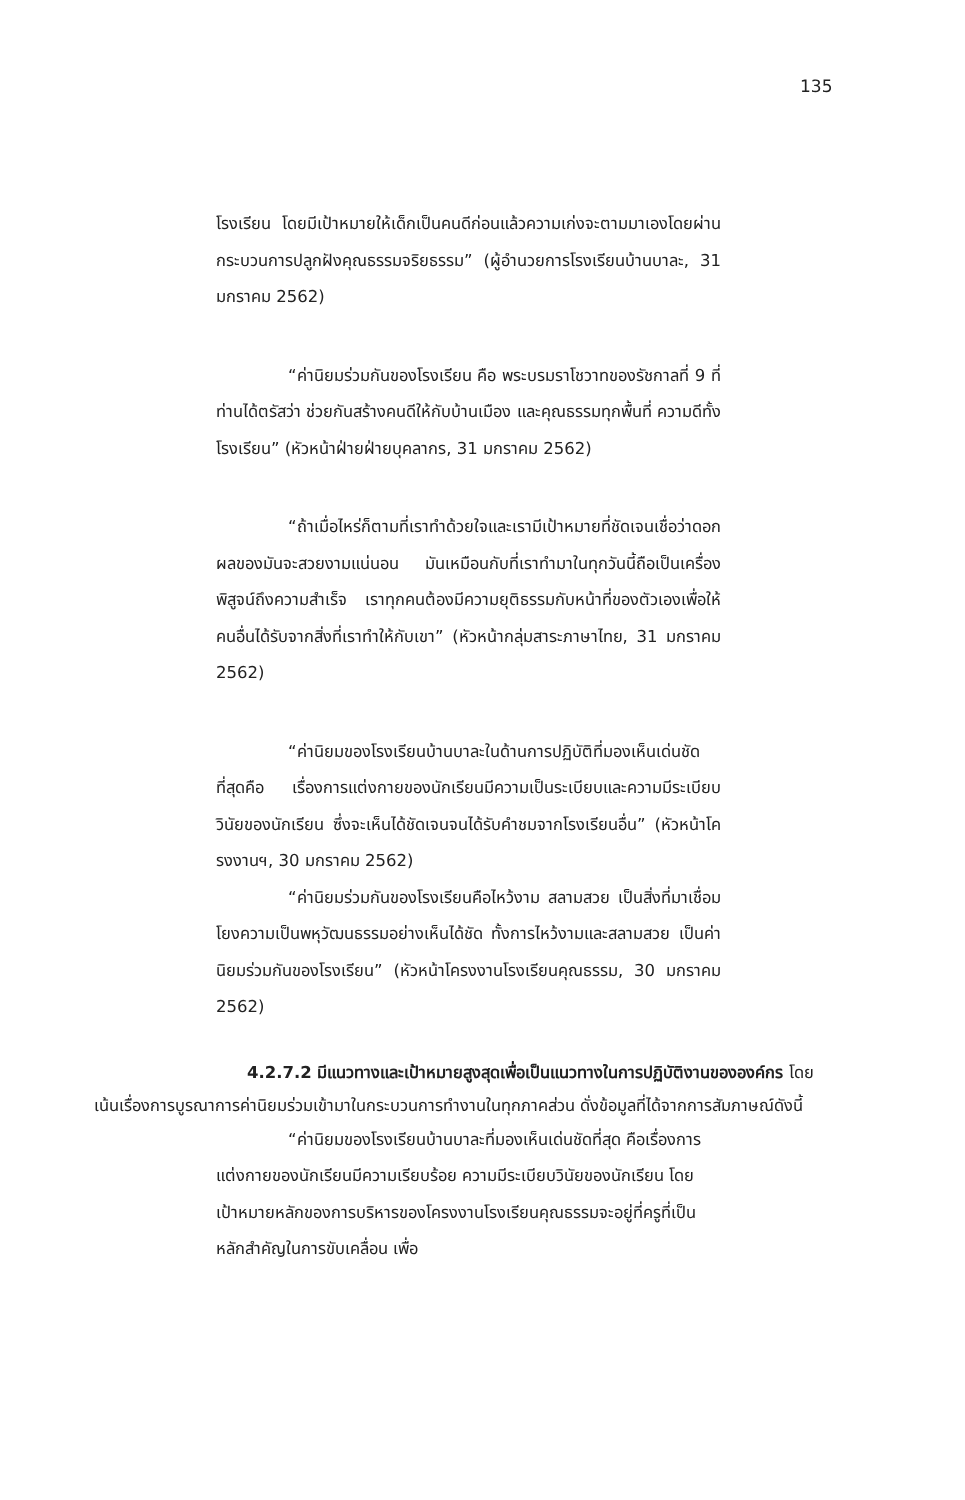135
โรงเรียน โดยมีเป้าหมายให้เด็กเป็นคนดีก่อนแล้วความเก่งจะตามมาเองโดยผ่านกระบวนการปลูกฝังคุณธรรมจริยธรรม” (ผู้อำนวยการโรงเรียนบ้านบาละ, 31 มกราคม 2562)
“ค่านิยมร่วมกันของโรงเรียน คือ พระบรมราโชวาทของรัชกาลที่ 9 ที่ท่านได้ตรัสว่า ช่วยกันสร้างคนดีให้กับบ้านเมือง และคุณธรรมทุกพื้นที่ ความดีทั้งโรงเรียน” (หัวหน้าฝ่ายฝ่ายบุคลากร, 31 มกราคม 2562)
“ถ้าเมื่อไหร่ก็ตามที่เราทำด้วยใจและเรามีเป้าหมายที่ชัดเจนเชื่อว่าดอกผลของมันจะสวยงามแน่นอน มันเหมือนกับที่เราทำมาในทุกวันนี้ถือเป็นเครื่องพิสูจน์ถึงความสำเร็จ เราทุกคนต้องมีความยุติธรรมกับหน้าที่ของตัวเองเพื่อให้คนอื่นได้รับจากสิ่งที่เราทำให้กับเขา” (หัวหน้ากลุ่มสาระภาษาไทย, 31 มกราคม 2562)
“ค่านิยมของโรงเรียนบ้านบาละในด้านการปฏิบัติที่มองเห็นเด่นชัดที่สุดคือ เรื่องการแต่งกายของนักเรียนมีความเป็นระเบียบและความมีระเบียบวินัยของนักเรียน ซึ่งจะเห็นได้ชัดเจนจนได้รับคำชมจากโรงเรียนอื่น” (หัวหน้าโครงงานฯ, 30 มกราคม 2562)
“ค่านิยมร่วมกันของโรงเรียนคือไหว้งาม สลามสวย เป็นสิ่งที่มาเชื่อมโยงความเป็นพหุวัฒนธรรมอย่างเห็นได้ชัด ทั้งการไหว้งามและสลามสวย เป็นค่านิยมร่วมกันของโรงเรียน” (หัวหน้าโครงงานโรงเรียนคุณธรรม, 30 มกราคม 2562)
4.2.7.2 มีแนวทางและเป้าหมายสูงสุดเพื่อเป็นแนวทางในการปฏิบัติงานขององค์กร โดยเน้นเรื่องการบูรณาการค่านิยมร่วมเข้ามาในกระบวนการทำงานในทุกภาคส่วน ดั่งข้อมูลที่ได้จากการสัมภาษณ์ดังนี้
“ค่านิยมของโรงเรียนบ้านบาละที่มองเห็นเด่นชัดที่สุด คือเรื่องการแต่งกายของนักเรียนมีความเรียบร้อย ความมีระเบียบวินัยของนักเรียน โดยเป้าหมายหลักของการบริหารของโครงงานโรงเรียนคุณธรรมจะอยู่ที่ครูที่เป็นหลักสำคัญในการขับเคลื่อน เพื่อ